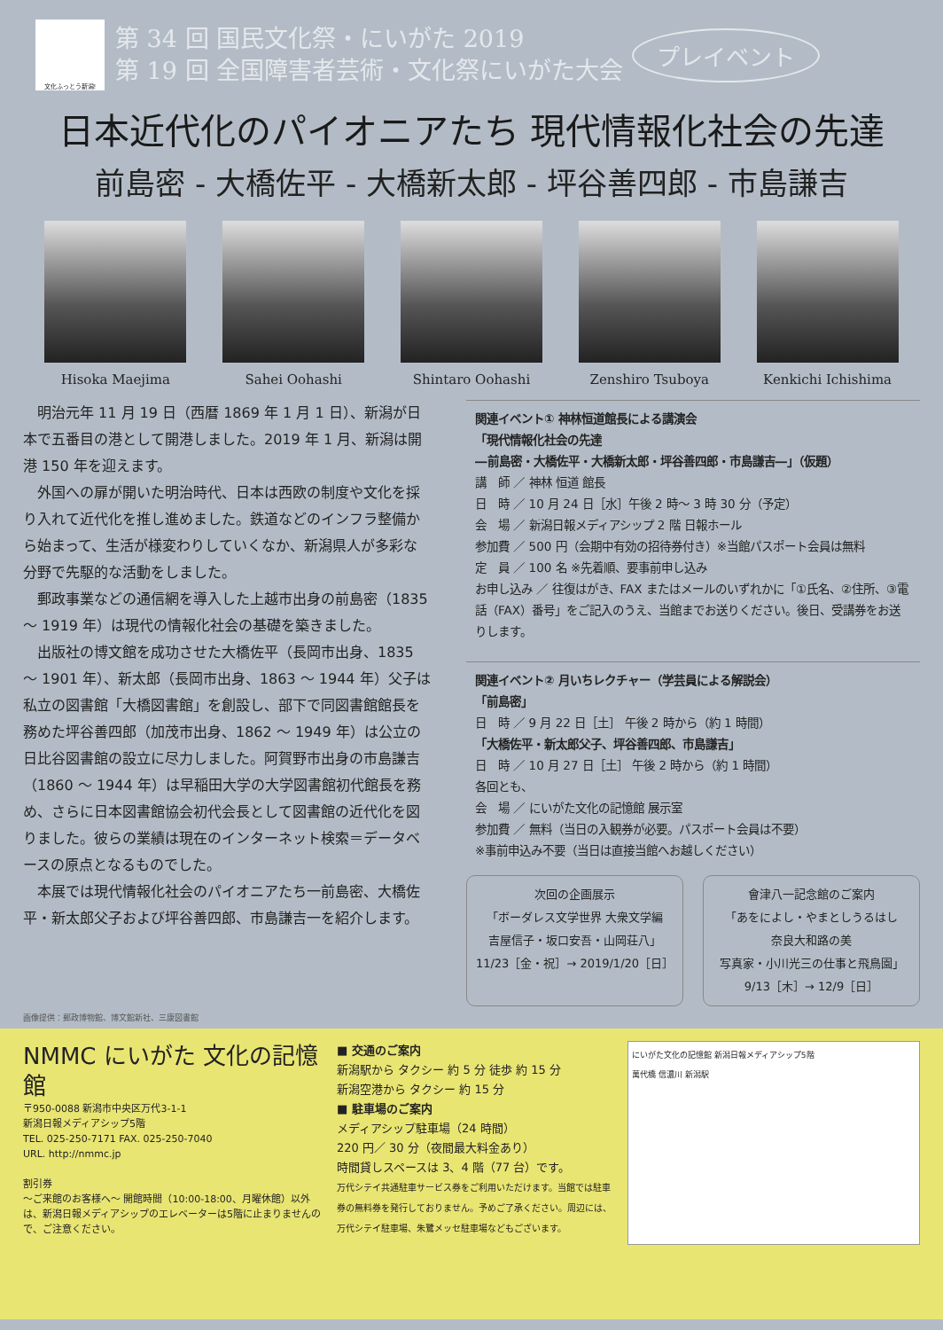文化ふっとう新潟!
第 34 回 国民文化祭・にいがた 2019
第 19 回 全国障害者芸術・文化祭にいがた大会
プレイベント
日本近代化のパイオニアたち 現代情報化社会の先達
前島密 - 大橋佐平 - 大橋新太郎 - 坪谷善四郎 - 市島謙吉
Hisoka Maejima Sahei Oohashi Shintaro Oohashi Zenshiro Tsuboya Kenkichi Ichishima
明治元年 11 月 19 日（西暦 1869 年 1 月 1 日）、新潟が日本で五番目の港として開港しました。2019 年 1 月、新潟は開港 150 年を迎えます。
外国への扉が開いた明治時代、日本は西欧の制度や文化を採り入れて近代化を推し進めました。鉄道などのインフラ整備から始まって、生活が様変わりしていくなか、新潟県人が多彩な分野で先駆的な活動をしました。
郵政事業などの通信網を導入した上越市出身の前島密（1835 ～ 1919 年）は現代の情報化社会の基礎を築きました。
出版社の博文館を成功させた大橋佐平（長岡市出身、1835 ～ 1901 年）、新太郎（長岡市出身、1863 ～ 1944 年）父子は私立の図書館「大橋図書館」を創設し、部下で同図書館館長を務めた坪谷善四郎（加茂市出身、1862 ～ 1949 年）は公立の日比谷図書館の設立に尽力しました。阿賀野市出身の市島謙吉（1860 ～ 1944 年）は早稲田大学の大学図書館初代館長を務め、さらに日本図書館協会初代会長として図書館の近代化を図りました。彼らの業績は現在のインターネット検索＝データベースの原点となるものでした。
本展では現代情報化社会のパイオニアたち一前島密、大橋佐平・新太郎父子および坪谷善四郎、市島謙吉一を紹介します。
関連イベント① 神林恒道館長による講演会
「現代情報化社会の先達
―前島密・大橋佐平・大橋新太郎・坪谷善四郎・市島謙吉―」（仮題）
講　師 ／ 神林 恒道 館長
日　時 ／ 10 月 24 日［水］午後 2 時～ 3 時 30 分（予定）
会　場 ／ 新潟日報メディアシップ 2 階 日報ホール
参加費 ／ 500 円（会期中有効の招待券付き）※当館パスポート会員は無料
定　員 ／ 100 名 ※先着順、要事前申し込み
お申し込み ／ 往復はがき、FAX またはメールのいずれかに「①氏名、②住所、③電話（FAX）番号」をご記入のうえ、当館までお送りください。後日、受講券をお送りします。
関連イベント② 月いちレクチャー（学芸員による解説会）
「前島密」
日　時 ／ 9 月 22 日［土］ 午後 2 時から（約 1 時間）
「大橋佐平・新太郎父子、坪谷善四郎、市島謙吉」
日　時 ／ 10 月 27 日［土］ 午後 2 時から（約 1 時間）
各回とも、
会　場 ／ にいがた文化の記憶館 展示室
参加費 ／ 無料（当日の入観券が必要。パスポート会員は不要）
※事前申込み不要（当日は直接当館へお越しください）
次回の企画展示
「ボーダレス文学世界 大衆文学編
吉屋信子・坂口安吾・山岡荘八」
11/23［金・祝］→ 2019/1/20［日］
會津八一記念館のご案内
「あをによし・やまとしうるはし
奈良大和路の美
写真家・小川光三の仕事と飛鳥園」
9/13［木］→ 12/9［日］
画像提供：郵政博物館、博文館新社、三康図書館
NMMC にいがた 文化の記憶館
〒950-0088 新潟市中央区万代3-1-1
新潟日報メディアシップ5階
TEL. 025-250-7171 FAX. 025-250-7040
URL. http://nmmc.jp
割引券
～ご来館のお客様へ～ 開館時間（10:00-18:00、月曜休館）以外は、新潟日報メディアシップのエレベーターは5階に止まりませんので、ご注意ください。
■ 交通のご案内
新潟駅から タクシー 約 5 分 徒歩 約 15 分
新潟空港から タクシー 約 15 分
■ 駐車場のご案内
メディアシップ駐車場（24 時間）
220 円／ 30 分（夜間最大料金あり）
時間貸しスペースは 3、4 階（77 台）です。
万代シテイ共通駐車サービス券をご利用いただけます。当館では駐車券の無料券を発行しておりません。予めご了承ください。周辺には、万代シテイ駐車場、朱鷺メッセ駐車場などもございます。
にいがた文化の記憶館 新潟日報メディアシップ5階
萬代橋 信濃川 新潟駅